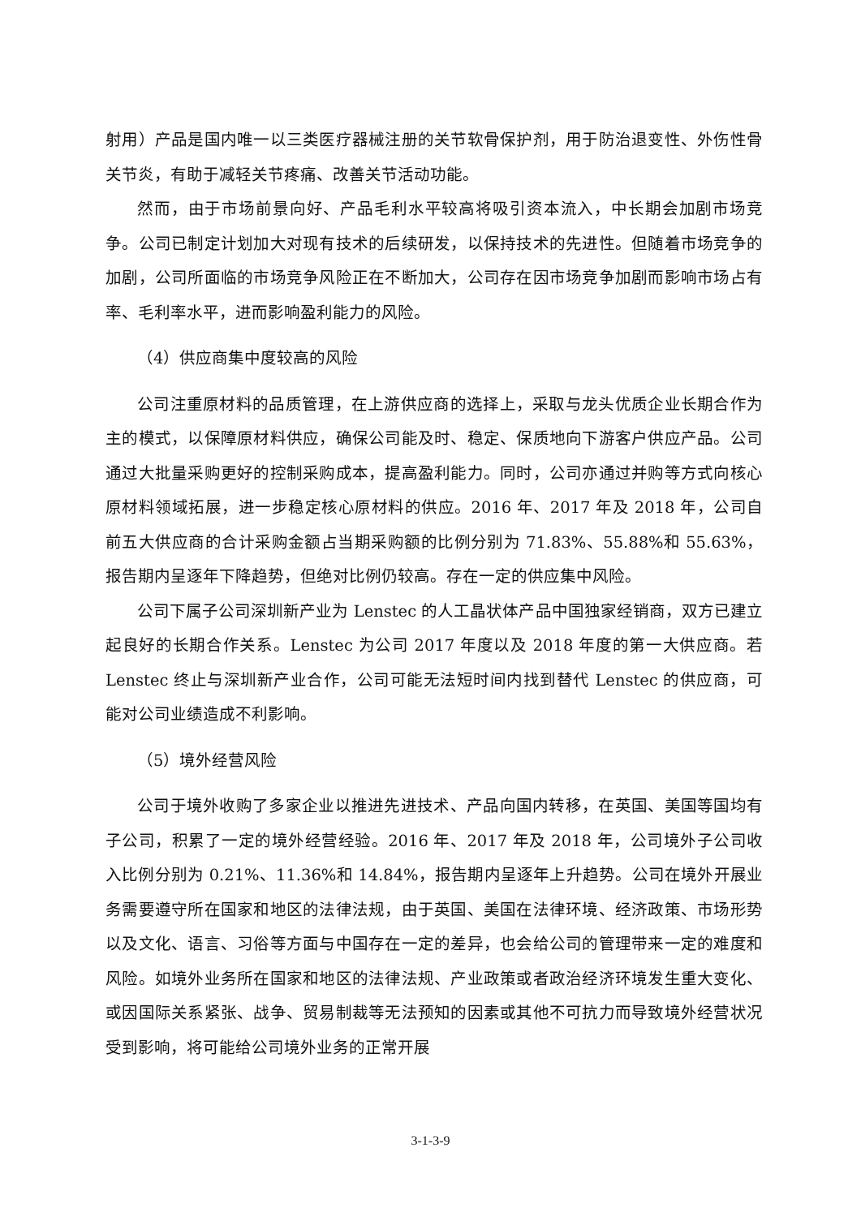射用）产品是国内唯一以三类医疗器械注册的关节软骨保护剂，用于防治退变性、外伤性骨关节炎，有助于减轻关节疼痛、改善关节活动功能。
然而，由于市场前景向好、产品毛利水平较高将吸引资本流入，中长期会加剧市场竞争。公司已制定计划加大对现有技术的后续研发，以保持技术的先进性。但随着市场竞争的加剧，公司所面临的市场竞争风险正在不断加大，公司存在因市场竞争加剧而影响市场占有率、毛利率水平，进而影响盈利能力的风险。
（4）供应商集中度较高的风险
公司注重原材料的品质管理，在上游供应商的选择上，采取与龙头优质企业长期合作为主的模式，以保障原材料供应，确保公司能及时、稳定、保质地向下游客户供应产品。公司通过大批量采购更好的控制采购成本，提高盈利能力。同时，公司亦通过并购等方式向核心原材料领域拓展，进一步稳定核心原材料的供应。2016 年、2017 年及 2018 年，公司自前五大供应商的合计采购金额占当期采购额的比例分别为 71.83%、55.88%和 55.63%，报告期内呈逐年下降趋势，但绝对比例仍较高。存在一定的供应集中风险。
公司下属子公司深圳新产业为 Lenstec 的人工晶状体产品中国独家经销商，双方已建立起良好的长期合作关系。Lenstec 为公司 2017 年度以及 2018 年度的第一大供应商。若 Lenstec 终止与深圳新产业合作，公司可能无法短时间内找到替代 Lenstec 的供应商，可能对公司业绩造成不利影响。
（5）境外经营风险
公司于境外收购了多家企业以推进先进技术、产品向国内转移，在英国、美国等国均有子公司，积累了一定的境外经营经验。2016 年、2017 年及 2018 年，公司境外子公司收入比例分别为 0.21%、11.36%和 14.84%，报告期内呈逐年上升趋势。公司在境外开展业务需要遵守所在国家和地区的法律法规，由于英国、美国在法律环境、经济政策、市场形势以及文化、语言、习俗等方面与中国存在一定的差异，也会给公司的管理带来一定的难度和风险。如境外业务所在国家和地区的法律法规、产业政策或者政治经济环境发生重大变化、或因国际关系紧张、战争、贸易制裁等无法预知的因素或其他不可抗力而导致境外经营状况受到影响，将可能给公司境外业务的正常开展
3-1-3-9